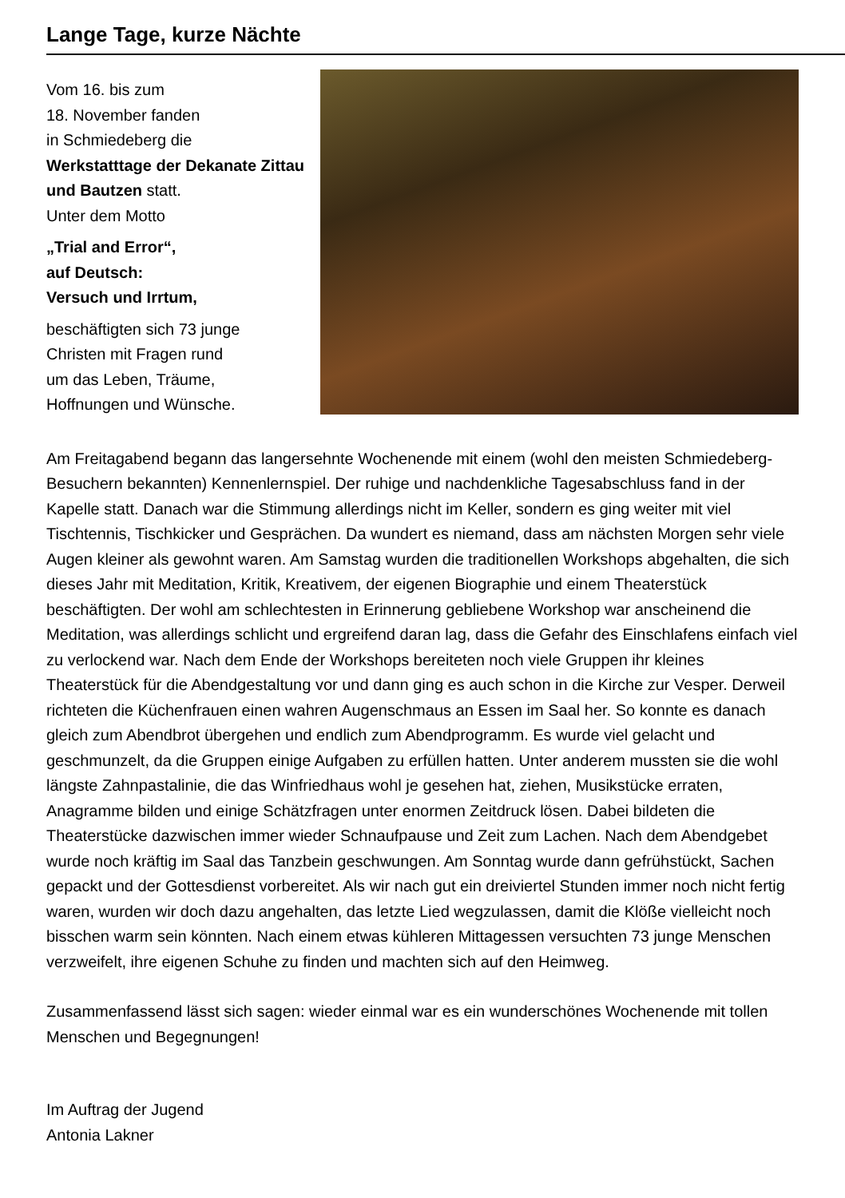Lange Tage, kurze Nächte
Vom 16. bis zum
18. November fanden
in Schmiedeberg die
Werkstatttage der Dekanate Zittau und Bautzen statt.
Unter dem Motto
„Trial and Error“,
auf Deutsch:
Versuch und Irrtum,
beschäftigten sich 73 junge
Christen mit Fragen rund
um das Leben, Träume,
Hoffnungen und Wünsche.
Am Freitagabend begann das langersehnte Wochenende mit einem (wohl den meisten Schmiedeberg-Besuchern bekannten) Kennenlernspiel. Der ruhige und nachdenkliche Tagesabschluss fand in der Kapelle statt. Danach war die Stimmung allerdings nicht im Keller, sondern es ging weiter mit viel Tischtennis, Tischkicker und Gesprächen. Da wundert es niemand, dass am nächsten Morgen sehr viele Augen kleiner als gewohnt waren. Am Samstag wurden die traditionellen Workshops abgehalten, die sich dieses Jahr mit Meditation, Kritik, Kreativem, der eigenen Biographie und einem Theaterstück beschäftigten. Der wohl am schlechtesten in Erinnerung gebliebene Workshop war anscheinend die Meditation, was allerdings schlicht und ergreifend daran lag, dass die Gefahr des Einschlafens einfach viel zu verlockend war. Nach dem Ende der Workshops bereiteten noch viele Gruppen ihr kleines Theaterstück für die Abendgestaltung vor und dann ging es auch schon in die Kirche zur Vesper. Derweil richteten die Küchenfrauen einen wahren Augenschmaus an Essen im Saal her. So konnte es danach gleich zum Abendbrot übergehen und endlich zum Abendprogramm. Es wurde viel gelacht und geschmunzelt, da die Gruppen einige Aufgaben zu erfüllen hatten. Unter anderem mussten sie die wohl längste Zahnpastalinie, die das Winfriedhaus wohl je gesehen hat, ziehen, Musikstücke erraten, Anagramme bilden und einige Schätzfragen unter enormen Zeitdruck lösen. Dabei bildeten die Theaterstücke dazwischen immer wieder Schnaufpause und Zeit zum Lachen. Nach dem Abendgebet wurde noch kräftig im Saal das Tanzbein geschwungen. Am Sonntag wurde dann gefrühstückt, Sachen gepackt und der Gottesdienst vorbereitet. Als wir nach gut ein dreiviertel Stunden immer noch nicht fertig waren, wurden wir doch dazu angehalten, das letzte Lied wegzulassen, damit die Klöße vielleicht noch bisschen warm sein könnten. Nach einem etwas kühleren Mittagessen versuchten 73 junge Menschen verzweifelt, ihre eigenen Schuhe zu finden und machten sich auf den Heimweg.
Zusammenfassend lässt sich sagen: wieder einmal war es ein wunderschönes Wochenende mit tollen Menschen und Begegnungen!
Im Auftrag der Jugend
Antonia Lakner